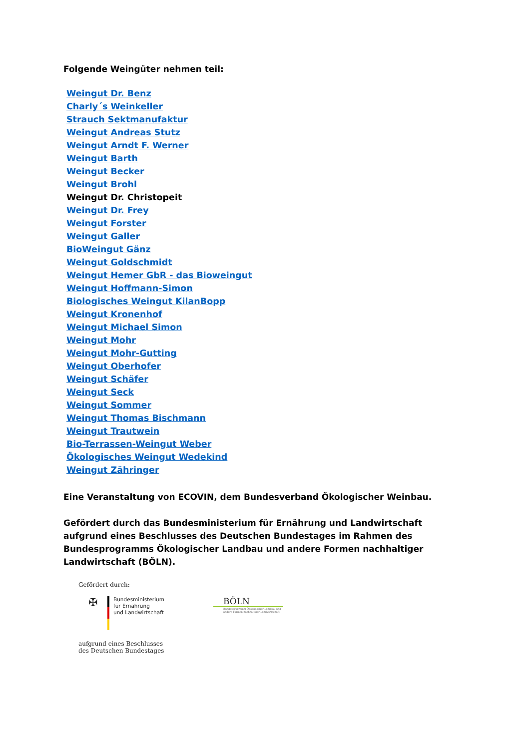Folgende Weingüter nehmen teil:
Weingut Dr. Benz
Charly´s Weinkeller
Strauch Sektmanufaktur
Weingut Andreas Stutz
Weingut Arndt F. Werner
Weingut Barth
Weingut Becker
Weingut Brohl
Weingut Dr. Christopeit
Weingut Dr. Frey
Weingut Forster
Weingut Galler
BioWeingut Gänz
Weingut Goldschmidt
Weingut Hemer GbR - das Bioweingut
Weingut Hoffmann-Simon
Biologisches Weingut KilanBopp
Weingut Kronenhof
Weingut Michael Simon
Weingut Mohr
Weingut Mohr-Gutting
Weingut Oberhofer
Weingut Schäfer
Weingut Seck
Weingut Sommer
Weingut Thomas Bischmann
Weingut Trautwein
Bio-Terrassen-Weingut Weber
Ökologisches Weingut Wedekind
Weingut Zähringer
Eine Veranstaltung von ECOVIN, dem Bundesverband Ökologischer Weinbau.
Gefördert durch das Bundesministerium für Ernährung und Landwirtschaft aufgrund eines Beschlusses des Deutschen Bundestages im Rahmen des Bundesprogramms Ökologischer Landbau und andere Formen nachhaltiger Landwirtschaft (BÖLN).
Gefördert durch:
✠
Bundesministerium
für Ernährung
und Landwirtschaft
BÖLN
Bundesprogramm Ökologischer Landbau und andere Formen nachhaltiger Landwirtschaft
aufgrund eines Beschlusses
des Deutschen Bundestages